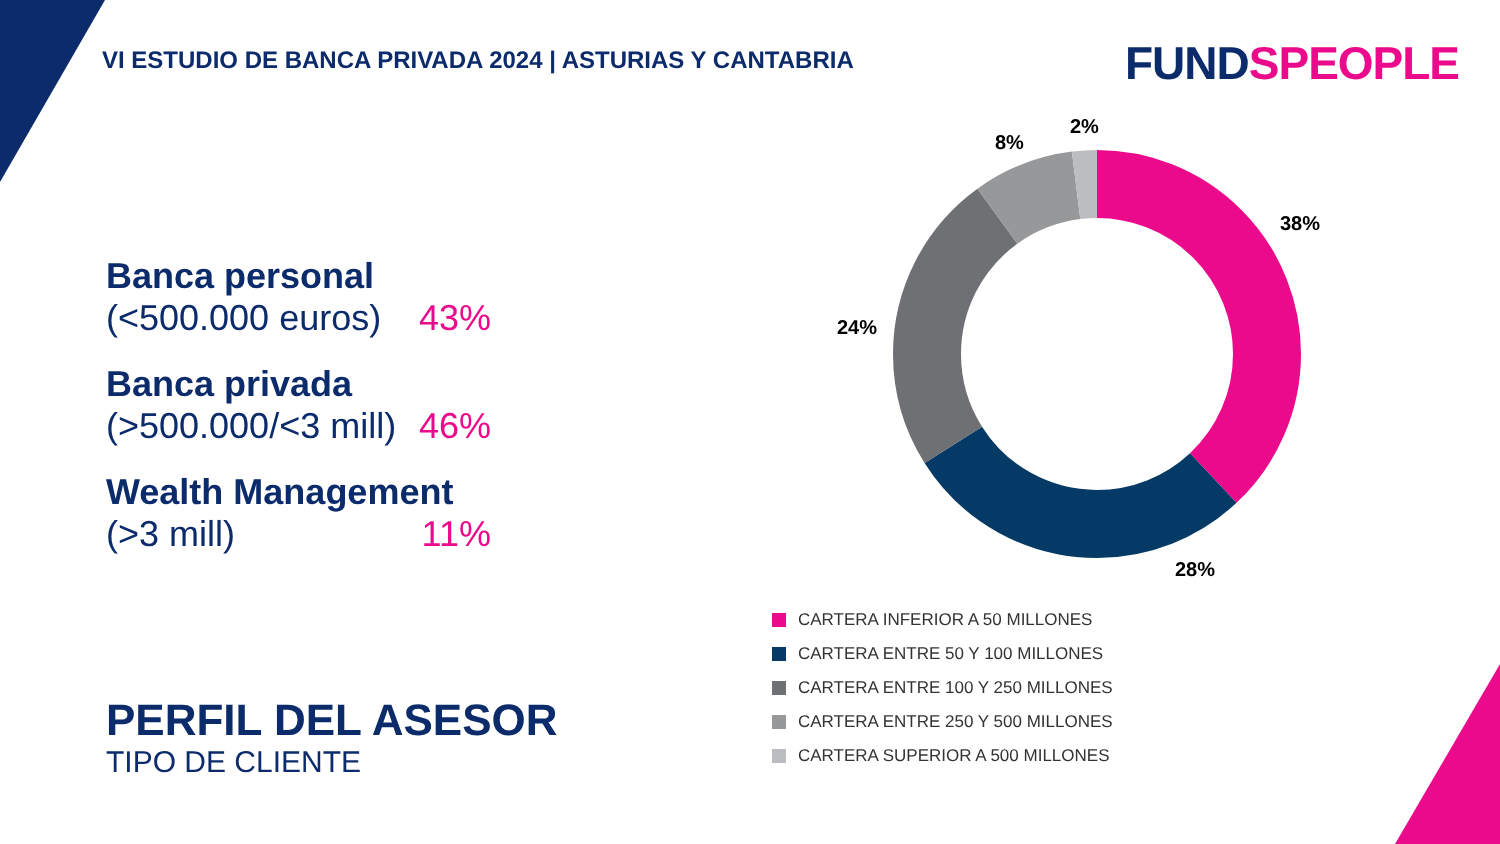VI ESTUDIO DE BANCA PRIVADA 2024 | ASTURIAS Y CANTABRIA
FUNDSPEOPLE
Banca personal
(<500.000 euros) 43%
Banca privada
(>500.000/<3 mill) 46%
Wealth Management
(>3 mill) 11%
PERFIL DEL ASESOR
TIPO DE CLIENTE
38%
28%
24%
8%
2%
CARTERA INFERIOR A 50 MILLONES
CARTERA ENTRE 50 Y 100 MILLONES
CARTERA ENTRE 100 Y 250 MILLONES
CARTERA ENTRE 250 Y 500 MILLONES
CARTERA SUPERIOR A 500 MILLONES